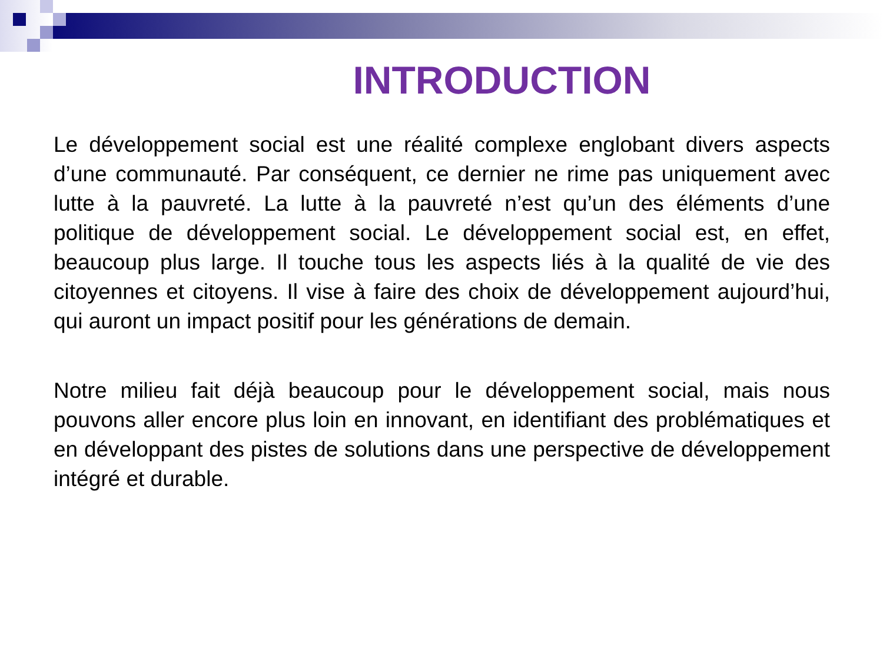INTRODUCTION
Le développement social est une réalité complexe englobant divers aspects d’une communauté. Par conséquent, ce dernier ne rime pas uniquement avec lutte à la pauvreté. La lutte à la pauvreté n’est qu’un des éléments d’une politique de développement social. Le développement social est, en effet, beaucoup plus large. Il touche tous les aspects liés à la qualité de vie des citoyennes et citoyens. Il vise à faire des choix de développement aujourd’hui, qui auront un impact positif pour les générations de demain.
Notre milieu fait déjà beaucoup pour le développement social, mais nous pouvons aller encore plus loin en innovant, en identifiant des problématiques et en développant des pistes de solutions dans une perspective de développement intégré et durable.